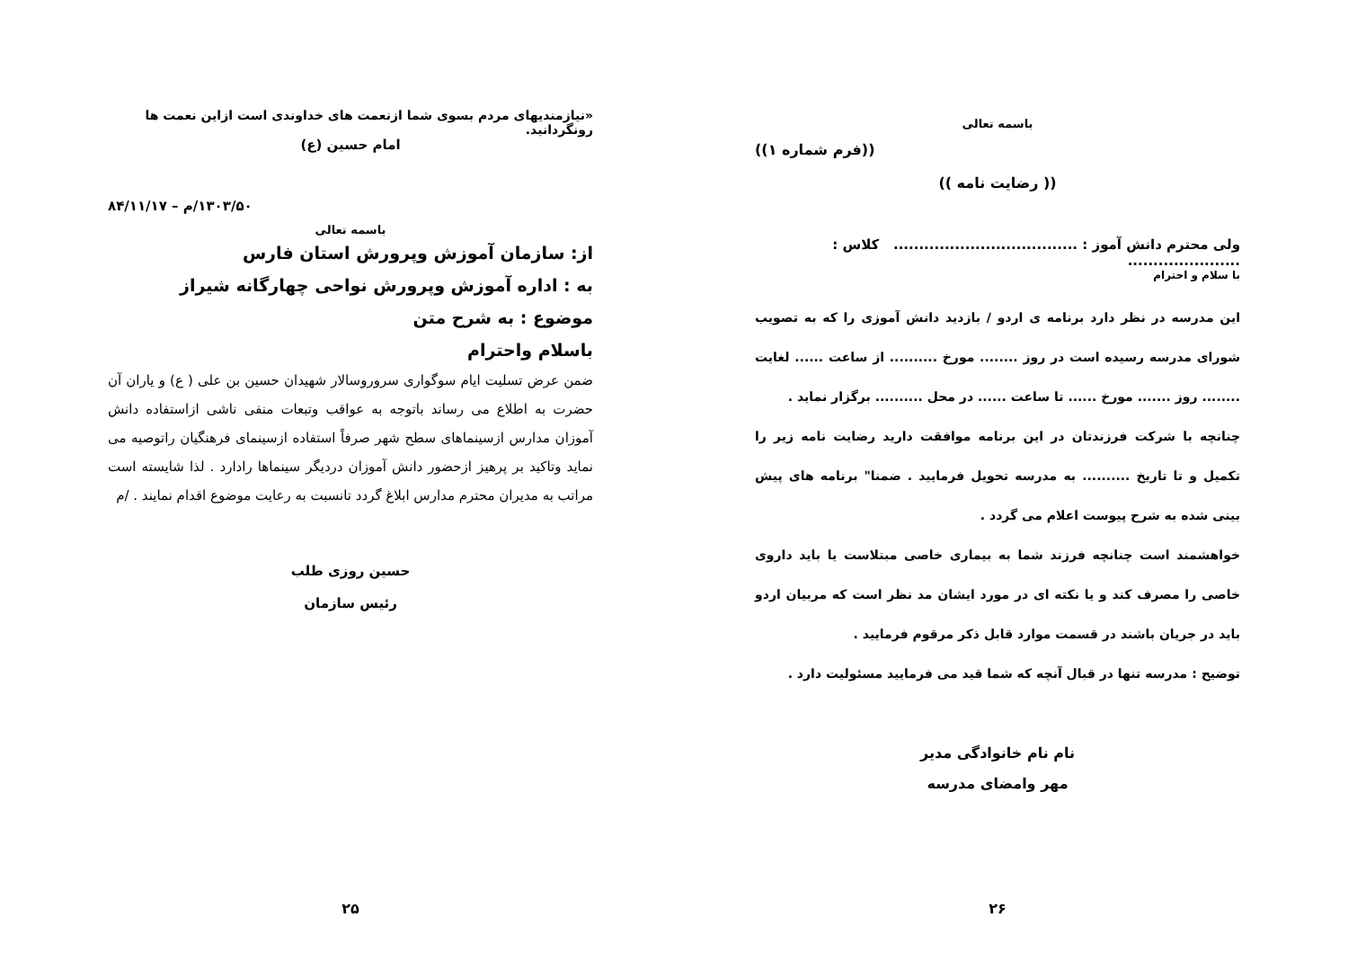باسمه تعالی
((فرم شماره ۱))
(( رضایت نامه ))
ولی محترم دانش آموز : .................................... کلاس : ......................
با سلام و احترام
این مدرسه در نظر دارد برنامه ی اردو / بازدید دانش آموزی را که به تصویب شورای مدرسه رسیده است در روز ........ مورخ .......... از ساعت ...... لغایت ........ روز ....... مورخ ...... تا ساعت ...... در محل .......... برگزار نماید .
چنانچه با شرکت فرزندتان در این برنامه موافقت دارید رضایت نامه زیر را تکمیل و تا تاریخ .......... به مدرسه تحویل فرمایید . ضمنا" برنامه های پیش بینی شده به شرح پیوست اعلام می گردد .
خواهشمند است چنانچه فرزند شما به بیماری خاصی مبتلاست یا باید داروی خاصی را مصرف کند و یا نکته ای در مورد ایشان مد نظر است که مربیان اردو باید در جریان باشند در قسمت موارد قابل ذکر مرقوم فرمایید .
توضیح : مدرسه تنها در قبال آنچه که شما قید می فرمایید مسئولیت دارد .
نام نام خانوادگی مدیر
مهر وامضای مدرسه
۲۶
«نیازمندیهای مردم بسوی شما ازنعمت های خداوندی است ازاین نعمت ها رونگردانید.
امام حسین (ع)
۱۳۰۳/۵۰/م – ۸۴/۱۱/۱۷
باسمه تعالی
از: سازمان آموزش وپرورش استان فارس
به : اداره آموزش وپرورش نواحی چهارگانه شیراز
موضوع : به شرح متن
باسلام واحترام
ضمن عرض تسلیت ایام سوگواری سروروسالار شهیدان حسین بن علی ( ع) و یاران آن حضرت به اطلاع می رساند باتوجه به عواقب وتبعات منفی ناشی ازاستفاده دانش آموزان مدارس ازسینماهای سطح شهر صرفاً استفاده ازسینمای فرهنگیان راتوصیه می نماید وتاکید بر پرهیز ازحضور دانش آموزان دردیگر سینماها رادارد . لذا شایسته است مراتب به مدیران محترم مدارس ابلاغ گردد تانسبت به رعایت موضوع اقدام نمایند . /م
حسین روزی طلب
رئیس سازمان
۲۵